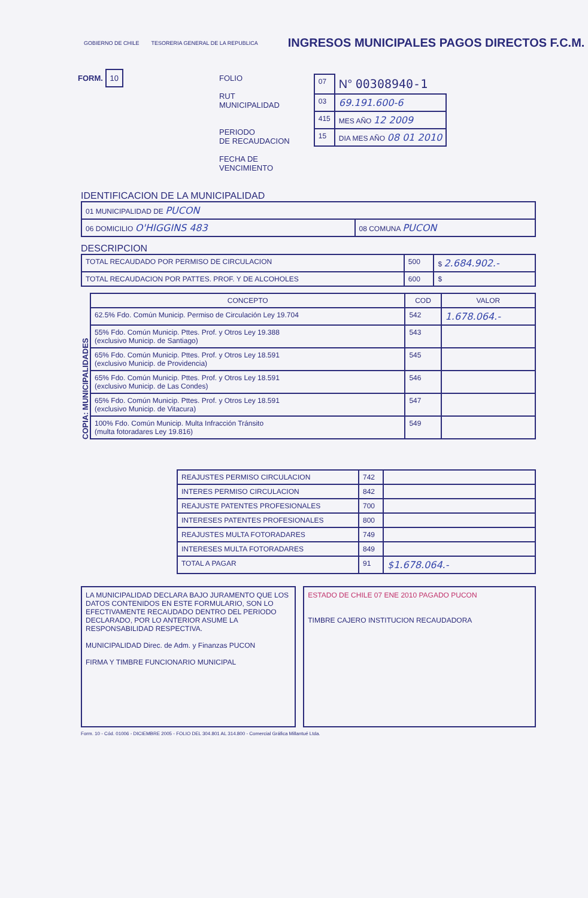GOBIERNO DE CHILE
TESORERIA GENERAL DE LA REPUBLICA
INGRESOS MUNICIPALES PAGOS DIRECTOS F.C.M.
FORM. 10
FOLIO
RUT
MUNICIPALIDAD
PERIODO
DE RECAUDACION
FECHA DE
VENCIMIENTO
| 07 | N° 00308940-1 |
| 03 | 69.191.600-6 |
| 415 | MES AÑO 12 2009 |
| 15 | DIA MES AÑO 08 01 2010 |
IDENTIFICACION DE LA MUNICIPALIDAD
| 01 MUNICIPALIDAD DE PUCON | |
| 06 DOMICILIO O'HIGGINS 483 | 08 COMUNA PUCON |
DESCRIPCION
| TOTAL RECAUDADO POR PERMISO DE CIRCULACION | 500 | $ 2.684.902.- |
| TOTAL RECAUDACION POR PATTES. PROF. Y DE ALCOHOLES | 600 | $ |
COPIA: MUNICIPALIDADES
| CONCEPTO | COD | VALOR |
| --- | --- | --- |
| 62.5% Fdo. Común Municip. Permiso de Circulación Ley 19.704 | 542 | 1.678.064.- |
| 55% Fdo. Común Municip. Pttes. Prof. y Otros Ley 19.388 (exclusivo Municip. de Santiago) | 543 | |
| 65% Fdo. Común Municip. Pttes. Prof. y Otros Ley 18.591 (exclusivo Municip. de Providencia) | 545 | |
| 65% Fdo. Común Municip. Pttes. Prof. y Otros Ley 18.591 (exclusivo Municip. de Las Condes) | 546 | |
| 65% Fdo. Común Municip. Pttes. Prof. y Otros Ley 18.591 (exclusivo Municip. de Vitacura) | 547 | |
| 100% Fdo. Común Municip. Multa Infracción Tránsito (multa fotoradares Ley 19.816) | 549 | |
| REAJUSTES PERMISO CIRCULACION | 742 | |
| INTERES PERMISO CIRCULACION | 842 | |
| REAJUSTE PATENTES PROFESIONALES | 700 | |
| INTERESES PATENTES PROFESIONALES | 800 | |
| REAJUSTES MULTA FOTORADARES | 749 | |
| INTERESES MULTA FOTORADARES | 849 | |
| TOTAL A PAGAR | 91 | $1.678.064.- |
LA MUNICIPALIDAD DECLARA BAJO JURAMENTO QUE LOS DATOS CONTENIDOS EN ESTE FORMULARIO, SON LO EFECTIVAMENTE RECAUDADO DENTRO DEL PERIODO DECLARADO, POR LO ANTERIOR ASUME LA RESPONSABILIDAD RESPECTIVA.
MUNICIPALIDAD Direc. de Adm. y Finanzas PUCON
FIRMA Y TIMBRE FUNCIONARIO MUNICIPAL
ESTADO DE CHILE 07 ENE 2010 PAGADO PUCON
TIMBRE CAJERO INSTITUCION RECAUDADORA
Form. 10 - Cód. 01006 - DICIEMBRE 2005 - FOLIO DEL 304.801 AL 314.800 - Comercial Gráfica Millantué Ltda.